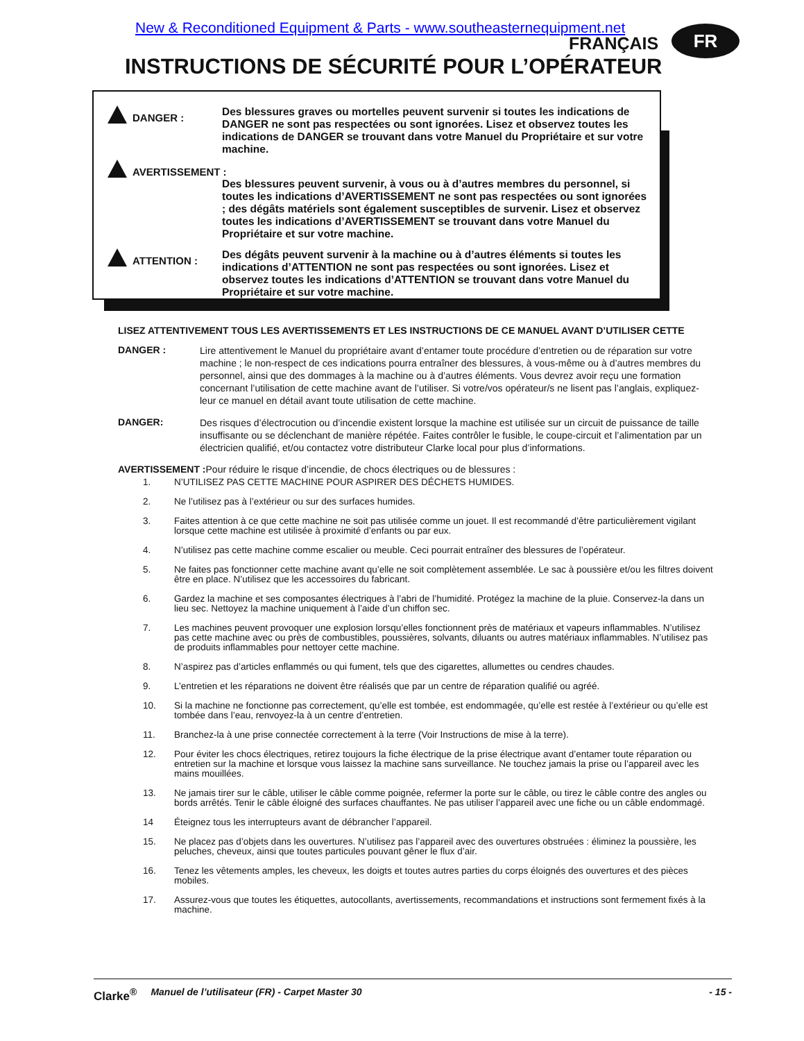New & Reconditioned Equipment & Parts - www.southeasternequipment.net
FRANÇAIS FR
INSTRUCTIONS DE SÉCURITÉ POUR L’OPÉRATEUR
DANGER :
Des blessures graves ou mortelles peuvent survenir si toutes les indications de DANGER ne sont pas respectées ou sont ignorées. Lisez et observez toutes les indications de DANGER se trouvant dans votre Manuel du Propriétaire et sur votre machine.
AVERTISSEMENT :
Des blessures peuvent survenir, à vous ou à d’autres membres du personnel, si toutes les indications d’AVERTISSEMENT ne sont pas respectées ou sont ignorées ; des dégâts matériels sont également susceptibles de survenir. Lisez et observez toutes les indications d’AVERTISSEMENT se trouvant dans votre Manuel du Propriétaire et sur votre machine.
ATTENTION :
Des dégâts peuvent survenir à la machine ou à d’autres éléments si toutes les indications d’ATTENTION ne sont pas respectées ou sont ignorées. Lisez et observez toutes les indications d’ATTENTION se trouvant dans votre Manuel du Propriétaire et sur votre machine.
LISEZ ATTENTIVEMENT TOUS LES AVERTISSEMENTS ET LES INSTRUCTIONS DE CE MANUEL AVANT D’UTILISER CETTE
DANGER :
Lire attentivement le Manuel du propriétaire avant d’entamer toute procédure d’entretien ou de réparation sur votre machine ; le non-respect de ces indications pourra entraîner des blessures, à vous-même ou à d’autres membres du personnel, ainsi que des dommages à la machine ou à d’autres éléments. Vous devrez avoir reçu une formation concernant l’utilisation de cette machine avant de l’utiliser. Si votre/vos opérateur/s ne lisent pas l’anglais, expliquez-leur ce manuel en détail avant toute utilisation de cette machine.
DANGER:
Des risques d’électrocution ou d’incendie existent lorsque la machine est utilisée sur un circuit de puissance de taille insuffisante ou se déclenchant de manière répétée. Faites contrôler le fusible, le coupe-circuit et l’alimentation par un électricien qualifié, et/ou contactez votre distributeur Clarke local pour plus d’informations.
AVERTISSEMENT : Pour réduire le risque d’incendie, de chocs électriques ou de blessures :
1. N’UTILISEZ PAS CETTE MACHINE POUR ASPIRER DES DÉCHETS HUMIDES.
2. Ne l’utilisez pas à l’extérieur ou sur des surfaces humides.
3. Faites attention à ce que cette machine ne soit pas utilisée comme un jouet. Il est recommandé d’être particulièrement vigilant lorsque cette machine est utilisée à proximité d’enfants ou par eux.
4. N’utilisez pas cette machine comme escalier ou meuble. Ceci pourrait entraîner des blessures de l’opérateur.
5. Ne faites pas fonctionner cette machine avant qu’elle ne soit complètement assemblée. Le sac à poussière et/ou les filtres doivent être en place. N’utilisez que les accessoires du fabricant.
6. Gardez la machine et ses composantes électriques à l’abri de l’humidité. Protégez la machine de la pluie. Conservez-la dans un lieu sec. Nettoyez la machine uniquement à l’aide d’un chiffon sec.
7. Les machines peuvent provoquer une explosion lorsqu’elles fonctionnent près de matériaux et vapeurs inflammables. N’utilisez pas cette machine avec ou près de combustibles, poussières, solvants, diluants ou autres matériaux inflammables. N’utilisez pas de produits inflammables pour nettoyer cette machine.
8. N’aspirez pas d’articles enflammés ou qui fument, tels que des cigarettes, allumettes ou cendres chaudes.
9. L’entretien et les réparations ne doivent être réalisés que par un centre de réparation qualifié ou agréé.
10. Si la machine ne fonctionne pas correctement, qu’elle est tombée, est endommagée, qu’elle est restée à l’extérieur ou qu’elle est tombée dans l’eau, renvoyez-la à un centre d’entretien.
11. Branchez-la à une prise connectée correctement à la terre (Voir Instructions de mise à la terre).
12. Pour éviter les chocs électriques, retirez toujours la fiche électrique de la prise électrique avant d’entamer toute réparation ou entretien sur la machine et lorsque vous laissez la machine sans surveillance. Ne touchez jamais la prise ou l’appareil avec les mains mouillées.
13. Ne jamais tirer sur le câble, utiliser le câble comme poignée, refermer la porte sur le câble, ou tirez le câble contre des angles ou bords arrêtés. Tenir le câble éloigné des surfaces chauffantes. Ne pas utiliser l’appareil avec une fiche ou un câble endommagé.
14 Éteignez tous les interrupteurs avant de débrancher l’appareil.
15. Ne placez pas d’objets dans les ouvertures. N’utilisez pas l’appareil avec des ouvertures obstruées : éliminez la poussière, les peluches, cheveux, ainsi que toutes particules pouvant gêner le flux d’air.
16. Tenez les vêtements amples, les cheveux, les doigts et toutes autres parties du corps éloignés des ouvertures et des pièces mobiles.
17. Assurez-vous que toutes les étiquettes, autocollants, avertissements, recommandations et instructions sont fermement fixés à la machine.
Clarke<sup>®</sup> Manuel de l’utilisateur (FR) - Carpet Master 30 - 15 -